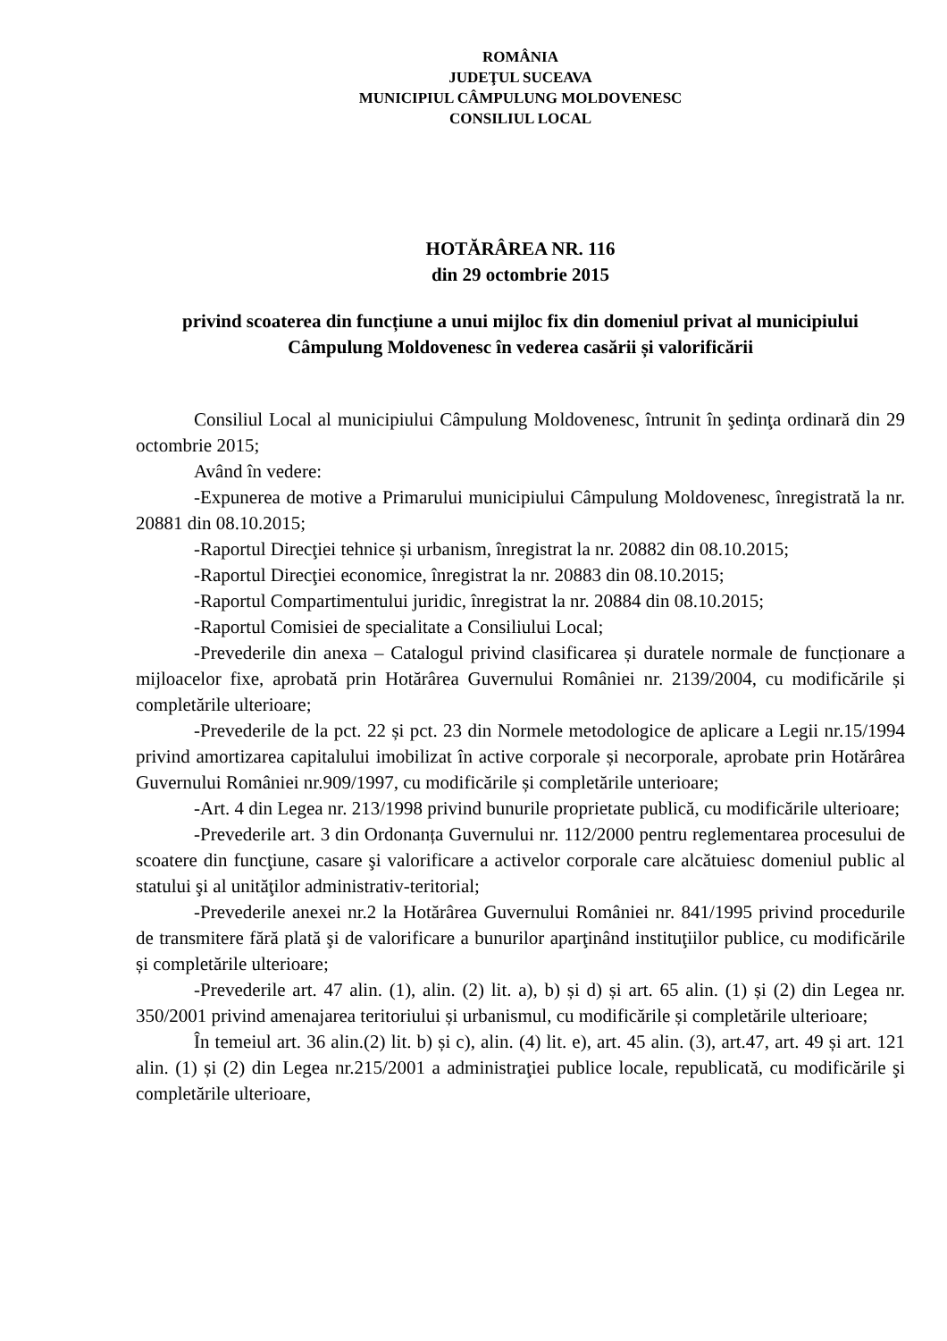ROMÂNIA
JUDEŢUL SUCEAVA
MUNICIPIUL CÂMPULUNG MOLDOVENESC
CONSILIUL LOCAL
HOTĂRÂREA NR. 116
din 29 octombrie 2015
privind scoaterea din funcțiune a unui mijloc fix din domeniul privat al municipiului Câmpulung Moldovenesc în vederea casării și valorificării
Consiliul Local al municipiului Câmpulung Moldovenesc, întrunit în şedinţa ordinară din 29 octombrie 2015;
Având în vedere:
-Expunerea de motive a Primarului municipiului Câmpulung Moldovenesc, înregistrată la nr. 20881 din 08.10.2015;
-Raportul Direcţiei tehnice și urbanism, înregistrat la nr. 20882 din 08.10.2015;
-Raportul Direcţiei economice, înregistrat la nr. 20883 din 08.10.2015;
-Raportul Compartimentului juridic, înregistrat la nr. 20884 din 08.10.2015;
-Raportul Comisiei de specialitate a Consiliului Local;
-Prevederile din anexa – Catalogul privind clasificarea și duratele normale de funcționare a mijloacelor fixe, aprobată prin Hotărârea Guvernului României nr. 2139/2004, cu modificările și completările ulterioare;
-Prevederile de la pct. 22 și pct. 23 din Normele metodologice de aplicare a Legii nr.15/1994 privind amortizarea capitalului imobilizat în active corporale și necorporale, aprobate prin Hotărârea Guvernului României nr.909/1997, cu modificările și completările unterioare;
-Art. 4 din Legea nr. 213/1998 privind bunurile proprietate publică, cu modificările ulterioare;
-Prevederile art. 3 din Ordonanța Guvernului nr. 112/2000 pentru reglementarea procesului de scoatere din funcţiune, casare şi valorificare a activelor corporale care alcătuiesc domeniul public al statului şi al unităţilor administrativ-teritorial;
-Prevederile anexei nr.2 la Hotărârea Guvernului României nr. 841/1995 privind procedurile de transmitere fără plată şi de valorificare a bunurilor aparţinând instituţiilor publice, cu modificările și completările ulterioare;
-Prevederile art. 47 alin. (1), alin. (2) lit. a), b) și d) și art. 65 alin. (1) și (2) din Legea nr. 350/2001 privind amenajarea teritoriului și urbanismul, cu modificările și completările ulterioare;
În temeiul art. 36 alin.(2) lit. b) și c), alin. (4) lit. e), art. 45 alin. (3), art.47, art. 49 și art. 121 alin. (1) și (2) din Legea nr.215/2001 a administraţiei publice locale, republicată, cu modificările şi completările ulterioare,